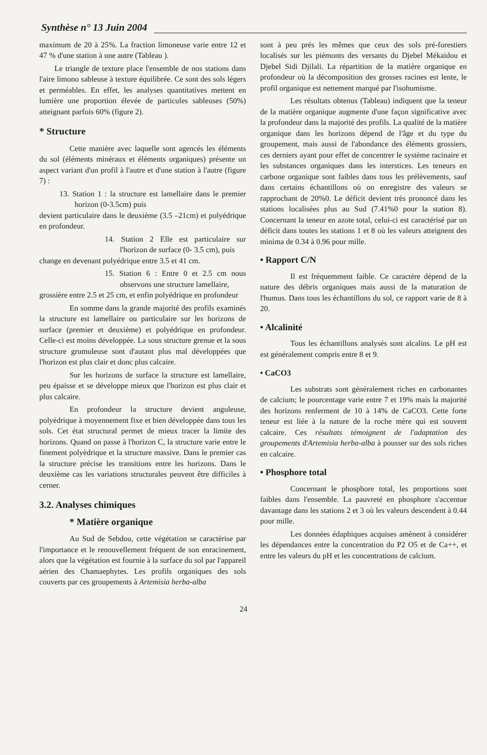Synthèse n° 13 Juin 2004
maximum de 20 à 25%. La fraction limoneuse varie entre 12 et 47 % d'une station à une autre (Tableau ).
Le triangle de texture place l'ensemble de nos stations dans l'aire limono sableuse à texture équilibrée. Ce sont des sols légers et perméables. En effet, les analyses quantitatives mettent en lumière une proportion élevée de particules sableuses (50%) atteignant parfois 60% (figure 2).
* Structure
Cette manière avec laquelle sont agencés les éléments du sol (éléments minéraux et éléments organiques) présente un aspect variant d'un profil à l'autre et d'une station à l'autre (figure 7) :
13. Station 1 : la structure est lamellaire dans le premier horizon (0-3.5cm) puis
devient particulaire dans le deuxième (3.5 –21cm) et polyédrique en profondeur.
14. Station 2 Elle est particulaire sur l'horizon de surface (0- 3.5 cm), puis
change en devenant polyédrique entre 3.5 et 41 cm.
15. Station 6 : Entre 0 et 2.5 cm nous observons une structure lamellaire,
grossière entre 2.5 et 25 cm, et enfin polyédrique en profondeur
En somme dans la grande majorité des profils examinés la structure est lamellaire ou particulaire sur les horizons de surface (premier et deuxième) et polyédrique en profondeur. Celle-ci est moins développée. La sous structure grenue et la sous structure grumuleuse sont d'autant plus mal développées que l'horizon est plus clair et donc plus calcaire.
Sur les horizons de surface la structure est lamellaire, peu épaisse et se développe mieux que l'horizon est plus clair et plus calcaire.
En profondeur la structure devient anguleuse, polyédrique à moyennement fixe et bien développée dans tous les sols. Cet état structural permet de mieux tracer la limite des horizons. Quand on passe à l'horizon C, la structure varie entre le finement polyèdrique et la structure massive. Dans le premier cas la structure précise les transitions entre les horizons. Dans le deuxième cas les variations structurales peuvent être difficiles à cerner.
3.2. Analyses chimiques
* Matière organique
Au Sud de Sebdou, cette végétation se caractérise par l'importance et le renouvellement fréquent de son enracinement, alors que la végétation est fournie à la surface du sol par l'appareil aérien des Chamaephytes. Les profils organiques des sols couverts par ces groupements à Artemisia herba-alba
sont à peu prés les mêmes que ceux des sols pré-forestiers localisés sur les piémonts des versants du Djebel Mékaidou et Djebel Sidi Djilali. La répartition de la matière organique en profondeur où la décomposition des grosses racines est lente, le profil organique est nettement marqué par l'isohumisme.
Les résultats obtenus (Tableau) indiquent que la teneur de la matière organique augmente d'une façon significative avec la profondeur dans la majorité des profils. La qualité de la matière organique dans les horizons dépend de l'âge et du type du groupement, mais aussi de l'abondance des éléments grossiers, ces derniers ayant pour effet de concentrer le système racinaire et les substances organiques dans les interstices. Les teneurs en carbone organique sont faibles dans tous les prélèvements, sauf dans certains échantillons où on enregistre des valeurs se rapprochant de 20%0. Le déficit devient très prononcé dans les stations localisées plus au Sud (7.41%0 pour la station 8). Concernant la teneur en azote total, celui-ci est caractérisé par un déficit dans toutes les stations 1 et 8 où les valeurs atteignent des minima de 0.34 à 0.96 pour mille.
• Rapport C/N
Il est fréquemment faible. Ce caractère dépend de la nature des débris organiques mais aussi de la maturation de l'humus. Dans tous les échantillons du sol, ce rapport varie de 8 à 20.
• Alcalinité
Tous les échantillons analysés sont alcalins. Le pH est est généralement compris entre 8 et 9.
• CaCO3
Les substrats sont généralement riches en carbonantes de calcium; le pourcentage varie entre 7 et 19% mais la majorité des horizons renferment de 10 à 14% de CaCO3. Cette forte teneur est liée à la nature de la roche mère qui est souvent calcaire. Ces résultats témoignent de l'adaptation des groupements d'Artemisia herba-alba à pousser sur des sols riches en calcaire.
• Phosphore total
Concernant le phosphore total, les proportions sont faibles dans l'ensemble. La pauvreté en phosphore s'accentue davantage dans les stations 2 et 3 où les valeurs descendent à 0.44 pour mille.
Les données édaphiques acquises amènent à considérer les dépendances entre la concentration du P2 O5 et de Ca++, et entre les valeurs du pH et les concentrations de calcium.
24